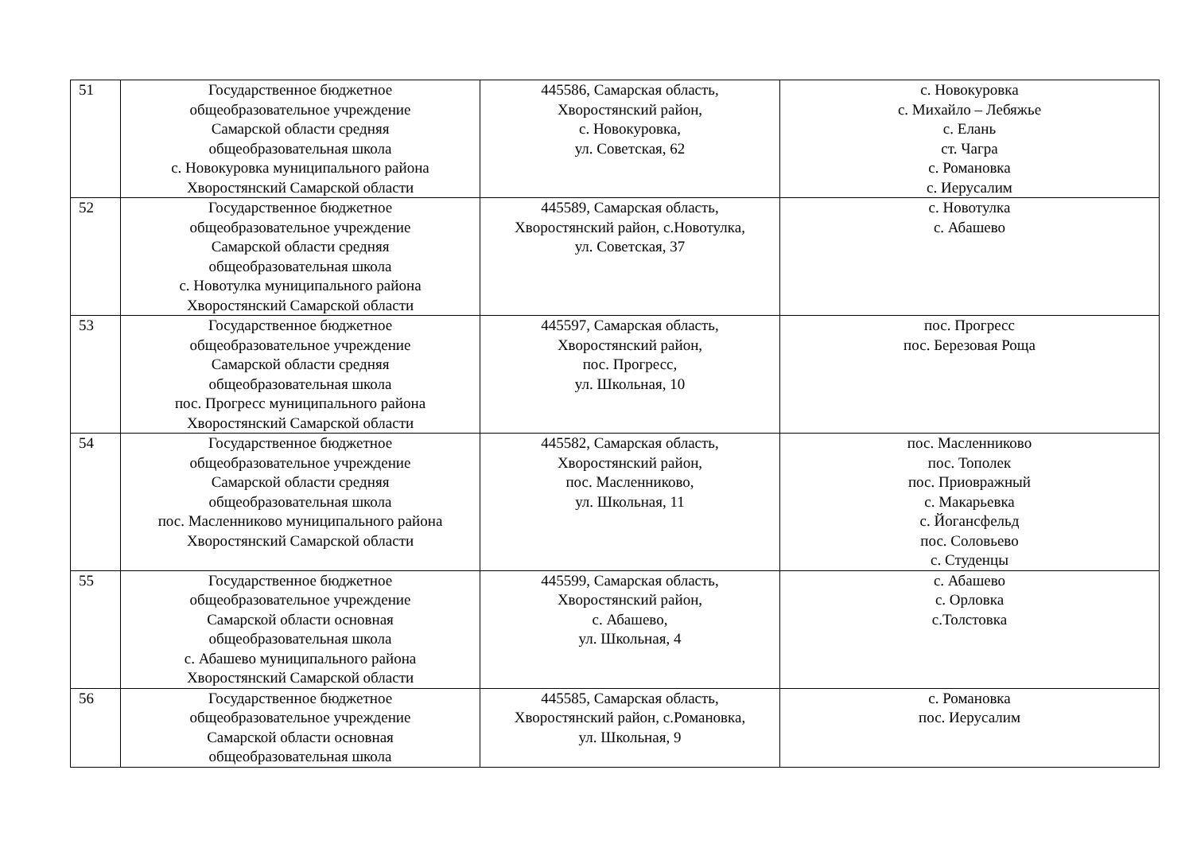| 51 | Государственное бюджетное общеобразовательное учреждение Самарской области средняя общеобразовательная школа с. Новокуровка муниципального района Хворостянский Самарской области | 445586, Самарская область, Хворостянский район, с. Новокуровка, ул. Советская, 62 | с. Новокуровка с. Михайло – Лебяжье с. Елань ст. Чагра с. Романовка с. Иерусалим |
| 52 | Государственное бюджетное общеобразовательное учреждение Самарской области средняя общеобразовательная школа с. Новотулка муниципального района Хворостянский Самарской области | 445589, Самарская область, Хворостянский район, с.Новотулка, ул. Советская, 37 | с. Новотулка с. Абашево |
| 53 | Государственное бюджетное общеобразовательное учреждение Самарской области средняя общеобразовательная школа пос. Прогресс муниципального района Хворостянский Самарской области | 445597, Самарская область, Хворостянский район, пос. Прогресс, ул. Школьная, 10 | пос. Прогресс пос. Березовая Роща |
| 54 | Государственное бюджетное общеобразовательное учреждение Самарской области средняя общеобразовательная школа пос. Масленниково муниципального района Хворостянский Самарской области | 445582, Самарская область, Хворостянский район, пос. Масленниково, ул. Школьная, 11 | пос. Масленниково пос. Тополек пос. Приовражный с. Макарьевка с. Йогансфельд пос. Соловьево с. Студенцы |
| 55 | Государственное бюджетное общеобразовательное учреждение Самарской области основная общеобразовательная школа с. Абашево муниципального района Хворостянский Самарской области | 445599, Самарская область, Хворостянский район, с. Абашево, ул. Школьная, 4 | с. Абашево с. Орловка с.Толстовка |
| 56 | Государственное бюджетное общеобразовательное учреждение Самарской области основная общеобразовательная школа | 445585, Самарская область, Хворостянский район, с.Романовка, ул. Школьная, 9 | с. Романовка пос. Иерусалим |